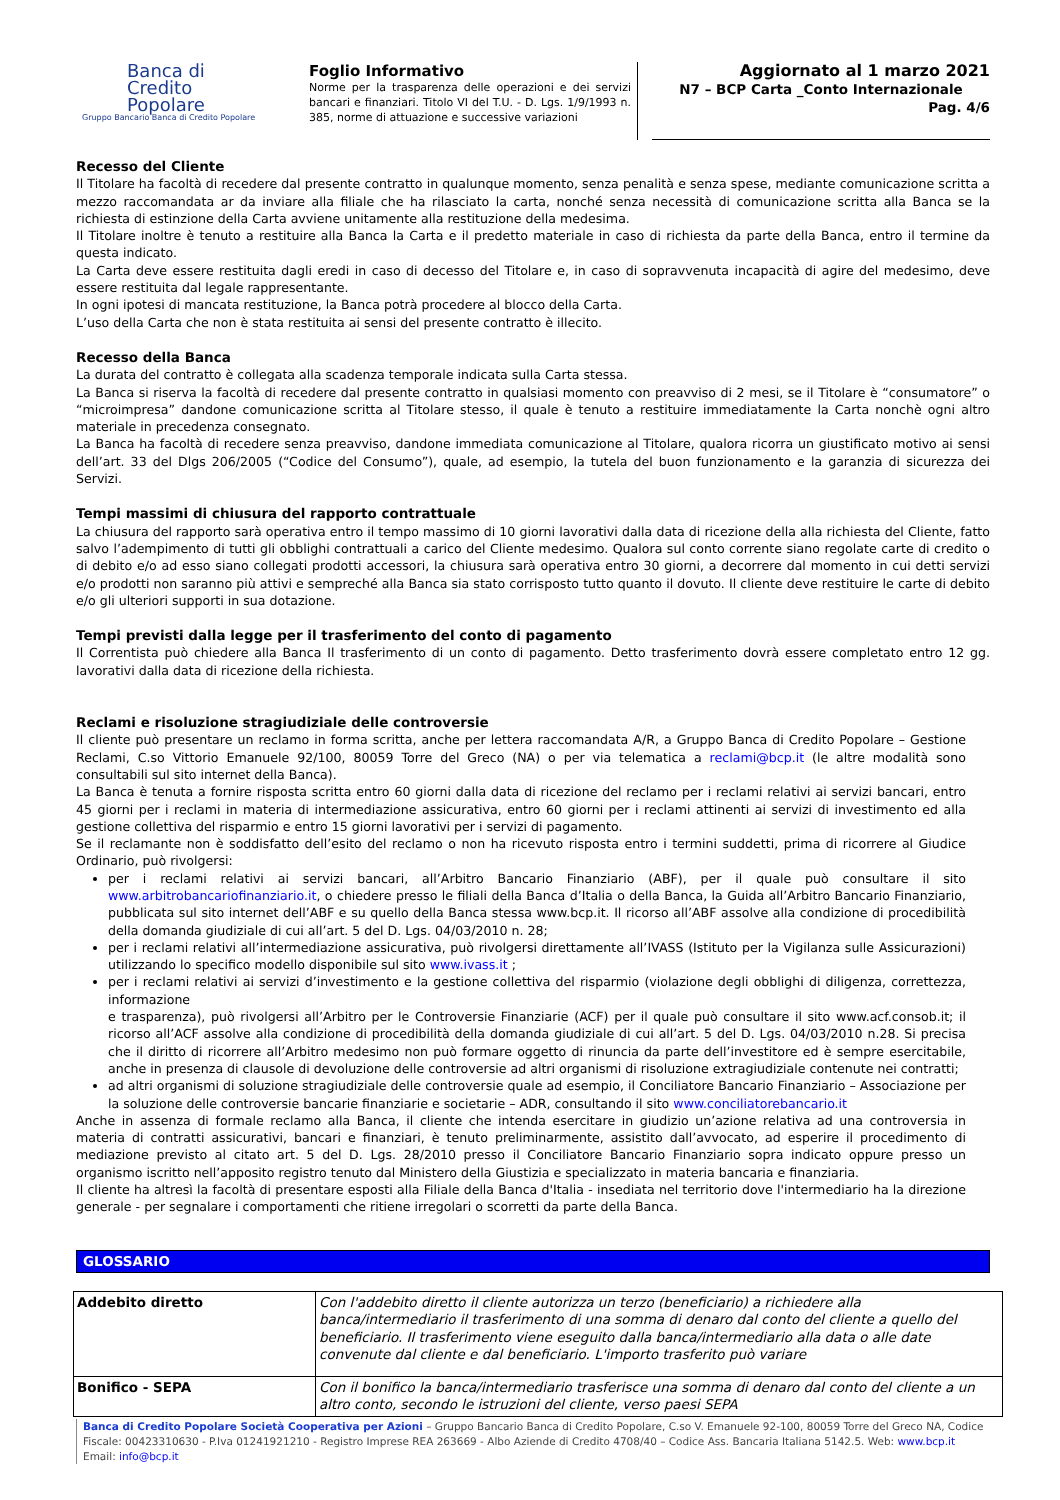Banca di
Credito
Popolare
Gruppo Bancario Banca di Credito Popolare
Foglio Informativo
Norme per la trasparenza delle operazioni e dei servizi bancari e finanziari. Titolo VI del T.U. - D. Lgs. 1/9/1993 n. 385, norme di attuazione e successive variazioni
Aggiornato al 1 marzo 2021
N7 – BCP Carta _Conto Internazionale
Pag. 4/6
Recesso del Cliente
Il Titolare ha facoltà di recedere dal presente contratto in qualunque momento, senza penalità e senza spese, mediante comunicazione scritta a mezzo raccomandata ar da inviare alla filiale che ha rilasciato la carta, nonché senza necessità di comunicazione scritta alla Banca se la richiesta di estinzione della Carta avviene unitamente alla restituzione della medesima.
Il Titolare inoltre è tenuto a restituire alla Banca la Carta e il predetto materiale in caso di richiesta da parte della Banca, entro il termine da questa indicato.
La Carta deve essere restituita dagli eredi in caso di decesso del Titolare e, in caso di sopravvenuta incapacità di agire del medesimo, deve essere restituita dal legale rappresentante.
In ogni ipotesi di mancata restituzione, la Banca potrà procedere al blocco della Carta.
L’uso della Carta che non è stata restituita ai sensi del presente contratto è illecito.
Recesso della Banca
La durata del contratto è collegata alla scadenza temporale indicata sulla Carta stessa.
La Banca si riserva la facoltà di recedere dal presente contratto in qualsiasi momento con preavviso di 2 mesi, se il Titolare è “consumatore” o “microimpresa” dandone comunicazione scritta al Titolare stesso, il quale è tenuto a restituire immediatamente la Carta nonchè ogni altro materiale in precedenza consegnato.
La Banca ha facoltà di recedere senza preavviso, dandone immediata comunicazione al Titolare, qualora ricorra un giustificato motivo ai sensi dell’art. 33 del Dlgs 206/2005 (“Codice del Consumo”), quale, ad esempio, la tutela del buon funzionamento e la garanzia di sicurezza dei Servizi.
Tempi massimi di chiusura del rapporto contrattuale
La chiusura del rapporto sarà operativa entro il tempo massimo di 10 giorni lavorativi dalla data di ricezione della alla richiesta del Cliente, fatto salvo l’adempimento di tutti gli obblighi contrattuali a carico del Cliente medesimo. Qualora sul conto corrente siano regolate carte di credito o di debito e/o ad esso siano collegati prodotti accessori, la chiusura sarà operativa entro 30 giorni, a decorrere dal momento in cui detti servizi e/o prodotti non saranno più attivi e sempreché alla Banca sia stato corrisposto tutto quanto il dovuto. Il cliente deve restituire le carte di debito e/o gli ulteriori supporti in sua dotazione.
Tempi previsti dalla legge per il trasferimento del conto di pagamento
Il Correntista può chiedere alla Banca Il trasferimento di un conto di pagamento. Detto trasferimento dovrà essere completato entro 12 gg. lavorativi dalla data di ricezione della richiesta.
Reclami e risoluzione stragiudiziale delle controversie
Il cliente può presentare un reclamo in forma scritta, anche per lettera raccomandata A/R, a Gruppo Banca di Credito Popolare – Gestione Reclami, C.so Vittorio Emanuele 92/100, 80059 Torre del Greco (NA) o per via telematica a reclami@bcp.it (le altre modalità sono consultabili sul sito internet della Banca).
La Banca è tenuta a fornire risposta scritta entro 60 giorni dalla data di ricezione del reclamo per i reclami relativi ai servizi bancari, entro 45 giorni per i reclami in materia di intermediazione assicurativa, entro 60 giorni per i reclami attinenti ai servizi di investimento ed alla gestione collettiva del risparmio e entro 15 giorni lavorativi per i servizi di pagamento.
Se il reclamante non è soddisfatto dell’esito del reclamo o non ha ricevuto risposta entro i termini suddetti, prima di ricorrere al Giudice Ordinario, può rivolgersi:
per i reclami relativi ai servizi bancari, all’Arbitro Bancario Finanziario (ABF), per il quale può consultare il sito www.arbitrobancariofinanziario.it, o chiedere presso le filiali della Banca d’Italia o della Banca, la Guida all’Arbitro Bancario Finanziario, pubblicata sul sito internet dell’ABF e su quello della Banca stessa www.bcp.it. Il ricorso all’ABF assolve alla condizione di procedibilità della domanda giudiziale di cui all’art. 5 del D. Lgs. 04/03/2010 n. 28;
per i reclami relativi all’intermediazione assicurativa, può rivolgersi direttamente all’IVASS (Istituto per la Vigilanza sulle Assicurazioni) utilizzando lo specifico modello disponibile sul sito www.ivass.it ;
per i reclami relativi ai servizi d’investimento e la gestione collettiva del risparmio (violazione degli obblighi di diligenza, correttezza, informazione
e trasparenza), può rivolgersi all’Arbitro per le Controversie Finanziarie (ACF) per il quale può consultare il sito www.acf.consob.it; il ricorso all’ACF assolve alla condizione di procedibilità della domanda giudiziale di cui all’art. 5 del D. Lgs. 04/03/2010 n.28. Si precisa che il diritto di ricorrere all’Arbitro medesimo non può formare oggetto di rinuncia da parte dell’investitore ed è sempre esercitabile, anche in presenza di clausole di devoluzione delle controversie ad altri organismi di risoluzione extragiudiziale contenute nei contratti;
ad altri organismi di soluzione stragiudiziale delle controversie quale ad esempio, il Conciliatore Bancario Finanziario – Associazione per la soluzione delle controversie bancarie finanziarie e societarie – ADR, consultando il sito www.conciliatorebancario.it
Anche in assenza di formale reclamo alla Banca, il cliente che intenda esercitare in giudizio un’azione relativa ad una controversia in materia di contratti assicurativi, bancari e finanziari, è tenuto preliminarmente, assistito dall’avvocato, ad esperire il procedimento di mediazione previsto al citato art. 5 del D. Lgs. 28/2010 presso il Conciliatore Bancario Finanziario sopra indicato oppure presso un organismo iscritto nell’apposito registro tenuto dal Ministero della Giustizia e specializzato in materia bancaria e finanziaria.
Il cliente ha altresì la facoltà di presentare esposti alla Filiale della Banca d'Italia - insediata nel territorio dove l'intermediario ha la direzione generale - per segnalare i comportamenti che ritiene irregolari o scorretti da parte della Banca.
GLOSSARIO
| Addebito diretto | Con l'addebito diretto il cliente autorizza un terzo (beneficiario) a richiedere alla banca/intermediario il trasferimento di una somma di denaro dal conto del cliente a quello del beneficiario. Il trasferimento viene eseguito dalla banca/intermediario alla data o alle date convenute dal cliente e dal beneficiario. L'importo trasferito può variare |
| Bonifico - SEPA | Con il bonifico la banca/intermediario trasferisce una somma di denaro dal conto del cliente a un altro conto, secondo le istruzioni del cliente, verso paesi SEPA |
Banca di Credito Popolare Società Cooperativa per Azioni – Gruppo Bancario Banca di Credito Popolare, C.so V. Emanuele 92-100, 80059 Torre del Greco NA, Codice Fiscale: 00423310630 - P.Iva 01241921210 - Registro Imprese REA 263669 - Albo Aziende di Credito 4708/40 – Codice Ass. Bancaria Italiana 5142.5. Web: www.bcp.it Email: info@bcp.it